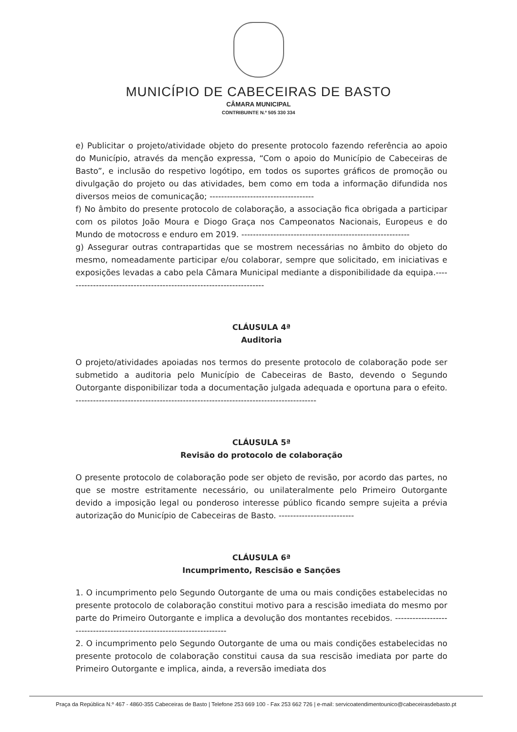MUNICÍPIO DE CABECEIRAS DE BASTO
CÂMARA MUNICIPAL
CONTRIBUINTE N.º 505 330 334
e) Publicitar o projeto/atividade objeto do presente protocolo fazendo referência ao apoio do Município, através da menção expressa, “Com o apoio do Município de Cabeceiras de Basto”, e inclusão do respetivo logótipo, em todos os suportes gráficos de promoção ou divulgação do projeto ou das atividades, bem como em toda a informação difundida nos diversos meios de comunicação; ------------------------------------
f) No âmbito do presente protocolo de colaboração, a associação fica obrigada a participar com os pilotos João Moura e Diogo Graça nos Campeonatos Nacionais, Europeus e do Mundo de motocross e enduro em 2019. ----------------------------------------------------------
g) Assegurar outras contrapartidas que se mostrem necessárias no âmbito do objeto do mesmo, nomeadamente participar e/ou colaborar, sempre que solicitado, em iniciativas e exposições levadas a cabo pela Câmara Municipal mediante a disponibilidade da equipa.---------------------------------------------------------------------
CLÁUSULA 4ª
Auditoria
O projeto/atividades apoiadas nos termos do presente protocolo de colaboração pode ser submetido a auditoria pelo Município de Cabeceiras de Basto, devendo o Segundo Outorgante disponibilizar toda a documentação julgada adequada e oportuna para o efeito. -----------------------------------------------------------------------------------
CLÁUSULA 5ª
Revisão do protocolo de colaboração
O presente protocolo de colaboração pode ser objeto de revisão, por acordo das partes, no que se mostre estritamente necessário, ou unilateralmente pelo Primeiro Outorgante devido a imposição legal ou ponderoso interesse público ficando sempre sujeita a prévia autorização do Município de Cabeceiras de Basto. --------------------------
CLÁUSULA 6ª
Incumprimento, Rescisão e Sanções
1. O incumprimento pelo Segundo Outorgante de uma ou mais condições estabelecidas no presente protocolo de colaboração constitui motivo para a rescisão imediata do mesmo por parte do Primeiro Outorgante e implica a devolução dos montantes recebidos. ----------------------------------------------------------------------
2. O incumprimento pelo Segundo Outorgante de uma ou mais condições estabelecidas no presente protocolo de colaboração constitui causa da sua rescisão imediata por parte do Primeiro Outorgante e implica, ainda, a reversão imediata dos
Praça da República N.º 467 - 4860-355 Cabeceiras de Basto | Telefone 253 669 100 - Fax 253 662 726 | e-mail: servicoatendimentounico@cabeceirasdebasto.pt